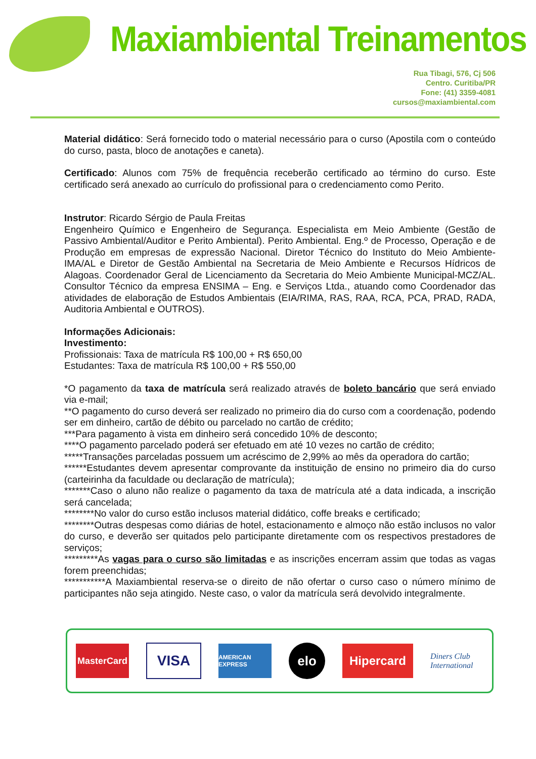Maxiambiental Treinamentos
Rua Tibagi, 576, Cj 506
Centro. Curitiba/PR
Fone: (41) 3359-4081
cursos@maxiambiental.com
Material didático: Será fornecido todo o material necessário para o curso (Apostila com o conteúdo do curso, pasta, bloco de anotações e caneta).
Certificado: Alunos com 75% de frequência receberão certificado ao término do curso. Este certificado será anexado ao currículo do profissional para o credenciamento como Perito.
Instrutor: Ricardo Sérgio de Paula Freitas
Engenheiro Químico e Engenheiro de Segurança. Especialista em Meio Ambiente (Gestão de Passivo Ambiental/Auditor e Perito Ambiental). Perito Ambiental. Eng.º de Processo, Operação e de Produção em empresas de expressão Nacional. Diretor Técnico do Instituto do Meio Ambiente-IMA/AL e Diretor de Gestão Ambiental na Secretaria de Meio Ambiente e Recursos Hídricos de Alagoas. Coordenador Geral de Licenciamento da Secretaria do Meio Ambiente Municipal-MCZ/AL. Consultor Técnico da empresa ENSIMA – Eng. e Serviços Ltda., atuando como Coordenador das atividades de elaboração de Estudos Ambientais (EIA/RIMA, RAS, RAA, RCA, PCA, PRAD, RADA, Auditoria Ambiental e OUTROS).
Informações Adicionais:
Investimento:
Profissionais: Taxa de matrícula R$ 100,00 + R$ 650,00
Estudantes: Taxa de matrícula R$ 100,00 + R$ 550,00
*O pagamento da taxa de matrícula será realizado através de boleto bancário que será enviado via e-mail;
**O pagamento do curso deverá ser realizado no primeiro dia do curso com a coordenação, podendo ser em dinheiro, cartão de débito ou parcelado no cartão de crédito;
***Para pagamento à vista em dinheiro será concedido 10% de desconto;
****O pagamento parcelado poderá ser efetuado em até 10 vezes no cartão de crédito;
*****Transações parceladas possuem um acréscimo de 2,99% ao mês da operadora do cartão;
******Estudantes devem apresentar comprovante da instituição de ensino no primeiro dia do curso (carteirinha da faculdade ou declaração de matrícula);
*******Caso o aluno não realize o pagamento da taxa de matrícula até a data indicada, a inscrição será cancelada;
********No valor do curso estão inclusos material didático, coffe breaks e certificado;
********Outras despesas como diárias de hotel, estacionamento e almoço não estão inclusos no valor do curso, e deverão ser quitados pelo participante diretamente com os respectivos prestadores de serviços;
*********As vagas para o curso são limitadas e as inscrições encerram assim que todas as vagas forem preenchidas;
***********A Maxiambiental reserva-se o direito de não ofertar o curso caso o número mínimo de participantes não seja atingido. Neste caso, o valor da matrícula será devolvido integralmente.
MasterCard
VISA
AMERICAN EXPRESS
elo
Hipercard
Diners Club International